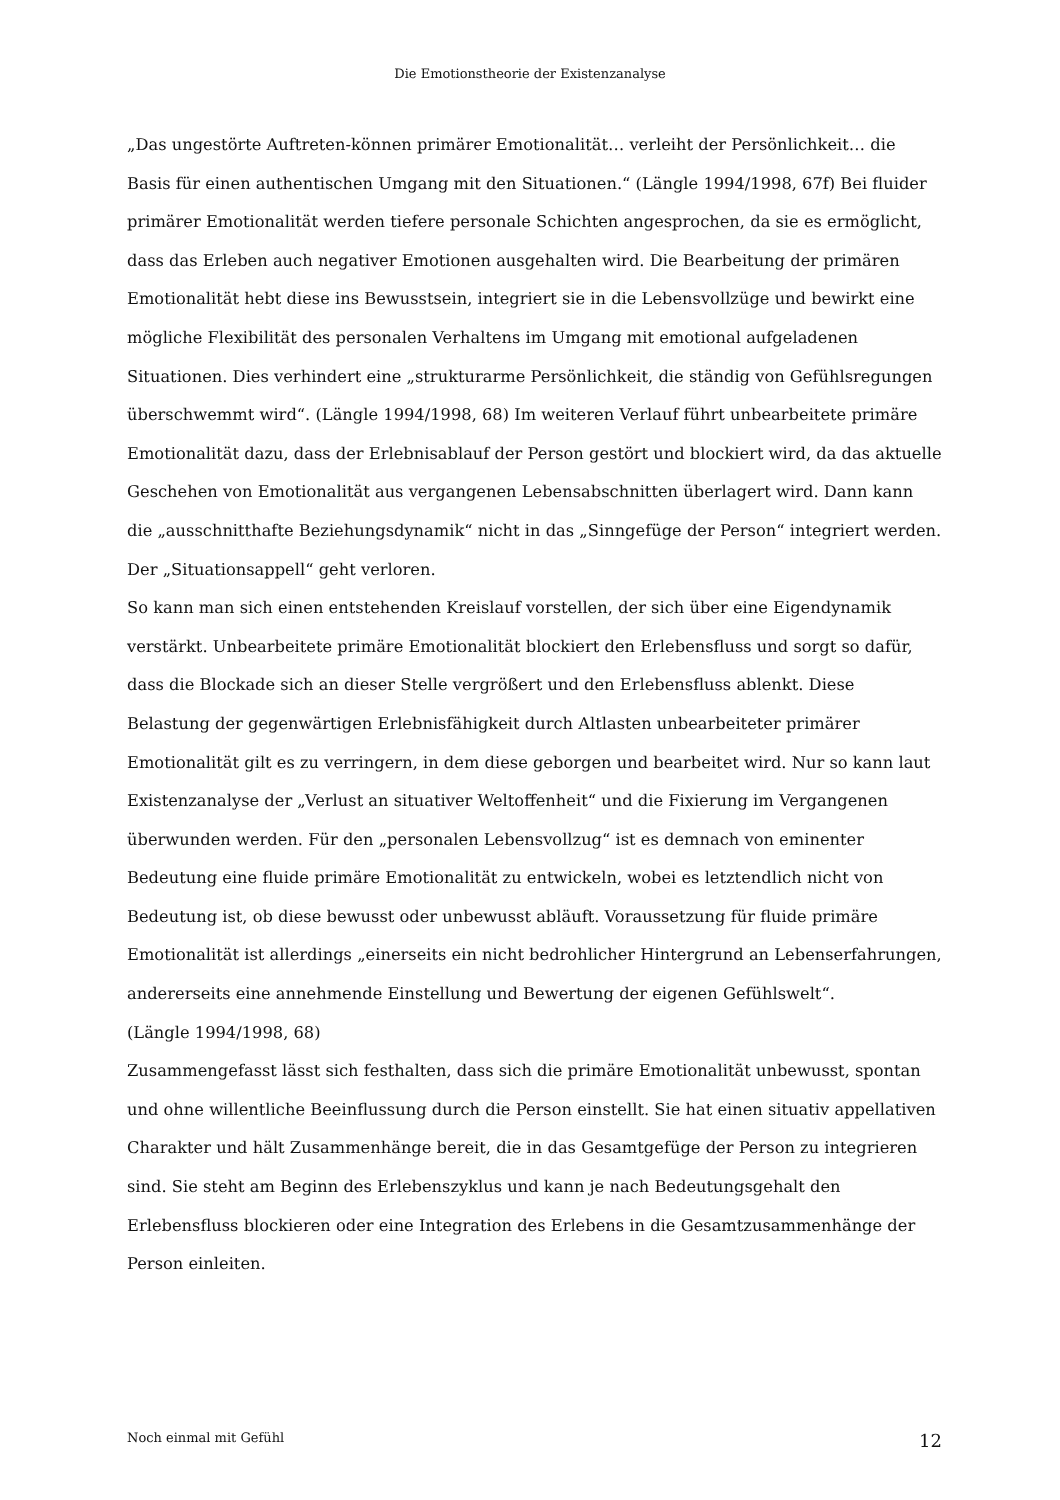Die Emotionstheorie der Existenzanalyse
„Das ungestörte Auftreten-können primärer Emotionalität… verleiht der Persönlichkeit… die Basis für einen authentischen Umgang mit den Situationen.“ (Längle 1994/1998, 67f) Bei fluider primärer Emotionalität werden tiefere personale Schichten angesprochen, da sie es ermöglicht, dass das Erleben auch negativer Emotionen ausgehalten wird. Die Bearbeitung der primären Emotionalität hebt diese ins Bewusstsein, integriert sie in die Lebensvollzüge und bewirkt eine mögliche Flexibilität des personalen Verhaltens im Umgang mit emotional aufgeladenen Situationen. Dies verhindert eine „strukturarme Persönlichkeit, die ständig von Gefühlsregungen überschwemmt wird“. (Längle 1994/1998, 68) Im weiteren Verlauf führt unbearbeitete primäre Emotionalität dazu, dass der Erlebnisablauf der Person gestört und blockiert wird, da das aktuelle Geschehen von Emotionalität aus vergangenen Lebensabschnitten überlagert wird. Dann kann die „ausschnitthafte Beziehungsdynamik“ nicht in das „Sinngefüge der Person“ integriert werden. Der „Situationsappell“ geht verloren.
So kann man sich einen entstehenden Kreislauf vorstellen, der sich über eine Eigendynamik verstärkt. Unbearbeitete primäre Emotionalität blockiert den Erlebensfluss und sorgt so dafür, dass die Blockade sich an dieser Stelle vergrößert und den Erlebensfluss ablenkt. Diese Belastung der gegenwärtigen Erlebnisfähigkeit durch Altlasten unbearbeiteter primärer Emotionalität gilt es zu verringern, in dem diese geborgen und bearbeitet wird. Nur so kann laut Existenzanalyse der „Verlust an situativer Weltoffenheit“ und die Fixierung im Vergangenen überwunden werden. Für den „personalen Lebensvollzug“ ist es demnach von eminenter Bedeutung eine fluide primäre Emotionalität zu entwickeln, wobei es letztendlich nicht von Bedeutung ist, ob diese bewusst oder unbewusst abläuft. Voraussetzung für fluide primäre Emotionalität ist allerdings „einerseits ein nicht bedrohlicher Hintergrund an Lebenserfahrungen, andererseits eine annehmende Einstellung und Bewertung der eigenen Gefühlswelt“.
(Längle 1994/1998, 68)
Zusammengefasst lässt sich festhalten, dass sich die primäre Emotionalität unbewusst, spontan und ohne willentliche Beeinflussung durch die Person einstellt. Sie hat einen situativ appellativen Charakter und hält Zusammenhänge bereit, die in das Gesamtgefüge der Person zu integrieren sind. Sie steht am Beginn des Erlebenszyklus und kann je nach Bedeutungsgehalt den Erlebensfluss blockieren oder eine Integration des Erlebens in die Gesamtzusammenhänge der Person einleiten.
Noch einmal mit Gefühl 12